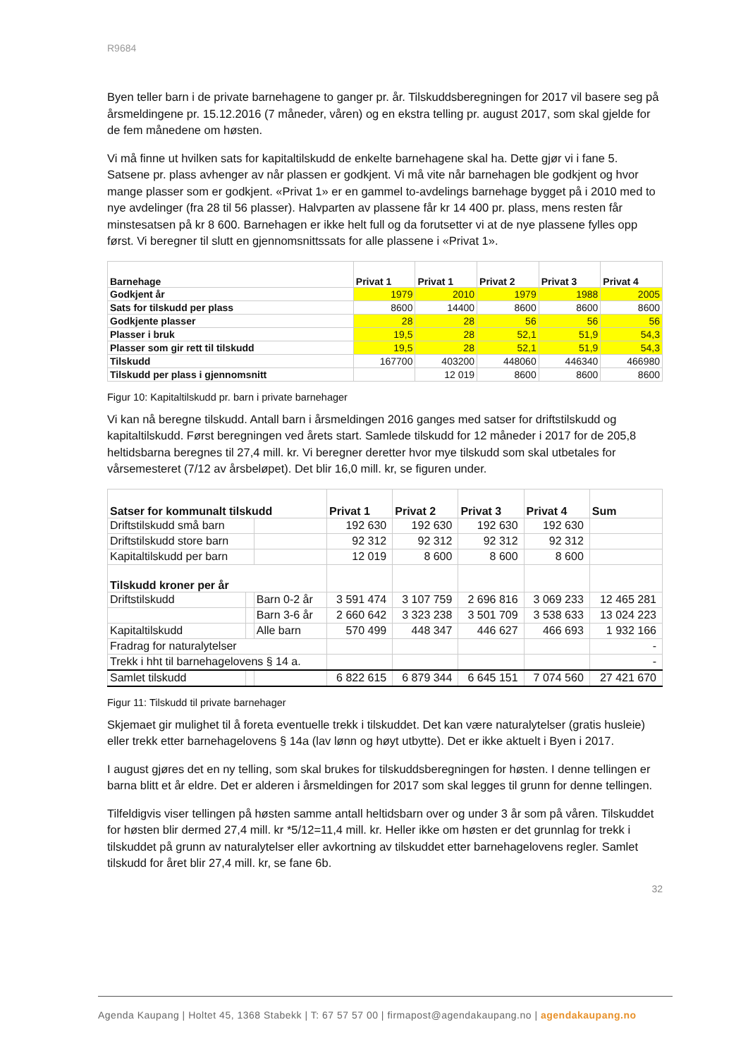R9684
Byen teller barn i de private barnehagene to ganger pr. år. Tilskuddsberegningen for 2017 vil basere seg på årsmeldingene pr. 15.12.2016 (7 måneder, våren) og en ekstra telling pr. august 2017, som skal gjelde for de fem månedene om høsten.
Vi må finne ut hvilken sats for kapitaltilskudd de enkelte barnehagene skal ha. Dette gjør vi i fane 5. Satsene pr. plass avhenger av når plassen er godkjent. Vi må vite når barnehagen ble godkjent og hvor mange plasser som er godkjent. «Privat 1» er en gammel to-avdelings barnehage bygget på i 2010 med to nye avdelinger (fra 28 til 56 plasser). Halvparten av plassene får kr 14 400 pr. plass, mens resten får minstesatsen på kr 8 600. Barnehagen er ikke helt full og da forutsetter vi at de nye plassene fylles opp først. Vi beregner til slutt en gjennomsnittssats for alle plassene i «Privat 1».
| Barnehage | Privat 1 | Privat 1 | Privat 2 | Privat 3 | Privat 4 |
| --- | --- | --- | --- | --- | --- |
| Godkjent år | 1979 | 2010 | 1979 | 1988 | 2005 |
| Sats for tilskudd per plass | 8600 | 14400 | 8600 | 8600 | 8600 |
| Godkjente plasser | 28 | 28 | 56 | 56 | 56 |
| Plasser i bruk | 19,5 | 28 | 52,1 | 51,9 | 54,3 |
| Plasser som gir rett til tilskudd | 19,5 | 28 | 52,1 | 51,9 | 54,3 |
| Tilskudd | 167700 | 403200 | 448060 | 446340 | 466980 |
| Tilskudd per plass i gjennomsnitt | | 12 019 | 8600 | 8600 | 8600 |
Figur 10: Kapitaltilskudd pr. barn i private barnehager
Vi kan nå beregne tilskudd. Antall barn i årsmeldingen 2016 ganges med satser for driftstilskudd og kapitaltilskudd. Først beregningen ved årets start. Samlede tilskudd for 12 måneder i 2017 for de 205,8 heltidsbarna beregnes til 27,4 mill. kr. Vi beregner deretter hvor mye tilskudd som skal utbetales for vårsemesteret (7/12 av årsbeløpet). Det blir 16,0 mill. kr, se figuren under.
| Satser for kommunalt tilskudd | | | Privat 1 | Privat 2 | Privat 3 | Privat 4 | Sum |
| --- | --- | --- | --- | --- | --- | --- | --- |
| Driftstilskudd små barn | | | 192 630 | 192 630 | 192 630 | 192 630 | |
| Driftstilskudd store barn | | | 92 312 | 92 312 | 92 312 | 92 312 | |
| Kapitaltilskudd per barn | | | 12 019 | 8 600 | 8 600 | 8 600 | |
| Tilskudd kroner per år | | | | | | | |
| Driftstilskudd | | Barn 0-2 år | 3 591 474 | 3 107 759 | 2 696 816 | 3 069 233 | 12 465 281 |
| | | Barn 3-6 år | 2 660 642 | 3 323 238 | 3 501 709 | 3 538 633 | 13 024 223 |
| Kapitaltilskudd | | Alle barn | 570 499 | 448 347 | 446 627 | 466 693 | 1 932 166 |
| Fradrag for naturalytelser | | | | | | | - |
| Trekk i hht til barnehagelovens § 14 a. | | | | | | | - |
| Samlet tilskudd | | | 6 822 615 | 6 879 344 | 6 645 151 | 7 074 560 | 27 421 670 |
Figur 11: Tilskudd til private barnehager
Skjemaet gir mulighet til å foreta eventuelle trekk i tilskuddet. Det kan være naturalytelser (gratis husleie) eller trekk etter barnehagelovens § 14a (lav lønn og høyt utbytte). Det er ikke aktuelt i Byen i 2017.
I august gjøres det en ny telling, som skal brukes for tilskuddsberegningen for høsten. I denne tellingen er barna blitt et år eldre. Det er alderen i årsmeldingen for 2017 som skal legges til grunn for denne tellingen.
Tilfeldigvis viser tellingen på høsten samme antall heltidsbarn over og under 3 år som på våren. Tilskuddet for høsten blir dermed 27,4 mill. kr *5/12=11,4 mill. kr. Heller ikke om høsten er det grunnlag for trekk i tilskuddet på grunn av naturalytelser eller avkortning av tilskuddet etter barnehagelovens regler. Samlet tilskudd for året blir 27,4 mill. kr, se fane 6b.
32
Agenda Kaupang | Holtet 45, 1368 Stabekk | T: 67 57 57 00 | firmapost@agendakaupang.no | agendakaupang.no